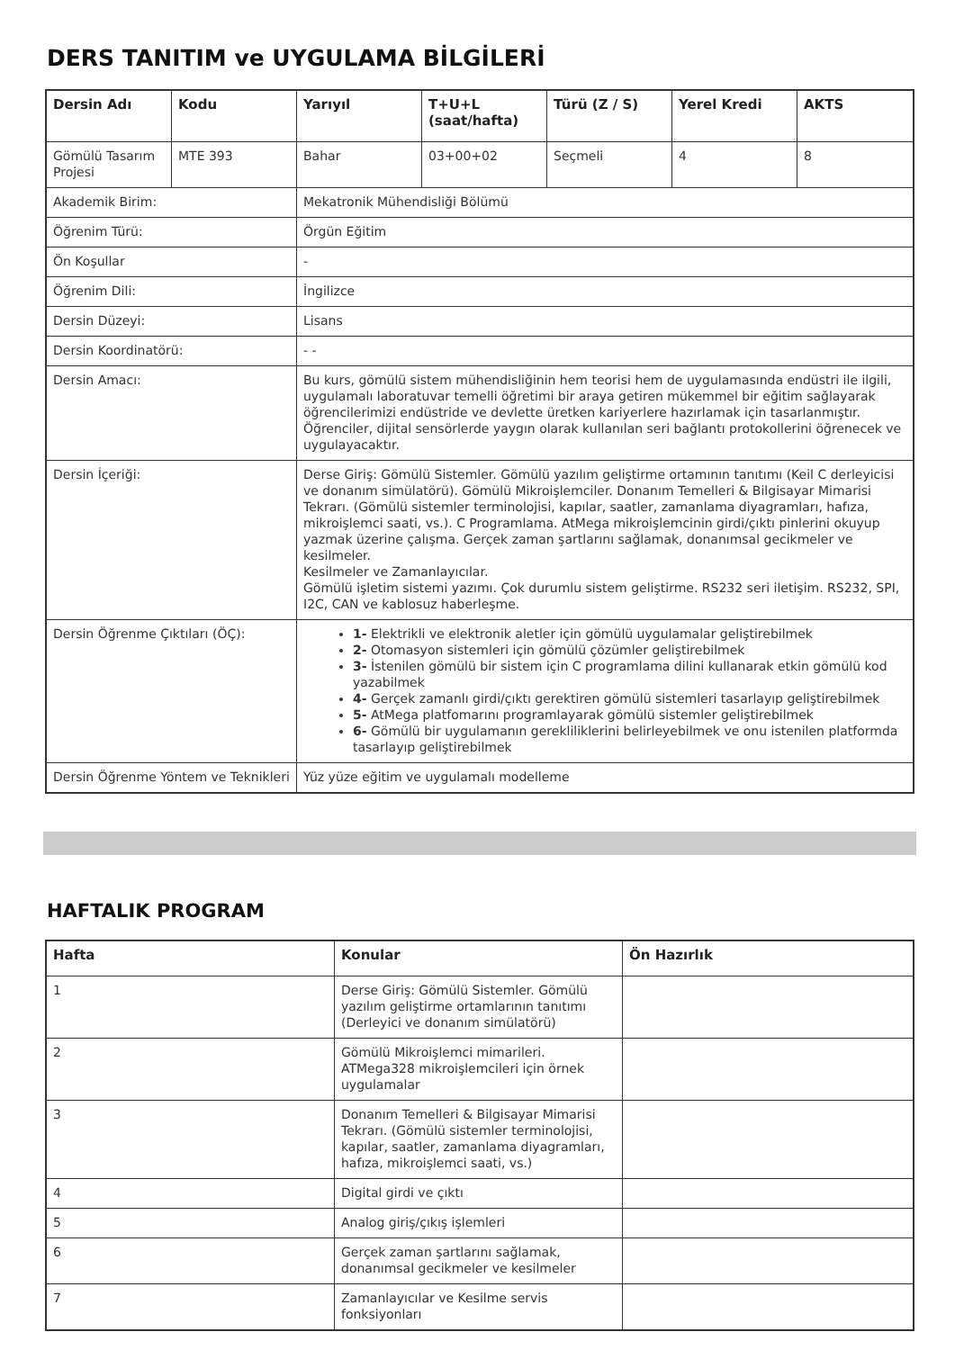DERS TANITIM ve UYGULAMA BİLGİLERİ
| Dersin Adı | Kodu | Yarıyıl | T+U+L (saat/hafta) | Türü (Z / S) | Yerel Kredi | AKTS |
| --- | --- | --- | --- | --- | --- | --- |
| Gömülü Tasarım Projesi | MTE 393 | Bahar | 03+00+02 | Seçmeli | 4 | 8 |
| Akademik Birim: | | Mekatronik Mühendisliği Bölümü | | | | |
| Öğrenim Türü: | | Örgün Eğitim | | | | |
| Ön Koşullar | | - | | | | |
| Öğrenim Dili: | | İngilizce | | | | |
| Dersin Düzeyi: | | Lisans | | | | |
| Dersin Koordinatörü: | | - - | | | | |
| Dersin Amacı: | | Bu kurs, gömülü sistem mühendisliğinin hem teorisi hem de uygulamasında endüstri ile ilgili, uygulamalı laboratuvar temelli öğretimi bir araya getiren mükemmel bir eğitim sağlayarak öğrencilerimizi endüstride ve devlette üretken kariyerlere hazırlamak için tasarlanmıştır. Öğrenciler, dijital sensörlerde yaygın olarak kullanılan seri bağlantı protokollerini öğrenecek ve uygulayacaktır. | | | | |
| Dersin İçeriği: | | Derse Giriş: Gömülü Sistemler. Gömülü yazılım geliştirme ortamının tanıtımı (Keil C derleyicisi ve donanım simülatörü). Gömülü Mikroişlemciler. Donanım Temelleri & Bilgisayar Mimarisi Tekrarı. (Gömülü sistemler terminolojisi, kapılar, saatler, zamanlama diyagramları, hafıza, mikroişlemci saati, vs.). C Programlama. AtMega mikroişlemcinin girdi/çıktı pinlerini okuyup yazmak üzerine çalışma. Gerçek zaman şartlarını sağlamak, donanımsal gecikmeler ve kesilmeler. Kesilmeler ve Zamanlayıcılar. Gömülü işletim sistemi yazımı. Çok durumlu sistem geliştirme. RS232 seri iletişim. RS232, SPI, I2C, CAN ve kablosuz haberleşme. | | | | |
| Dersin Öğrenme Çıktıları (ÖÇ): | | 1- Elektrikli ve elektronik aletler için gömülü uygulamalar geliştirebilmek 2- Otomasyon sistemleri için gömülü çözümler geliştirebilmek 3- İstenilen gömülü bir sistem için C programlama dilini kullanarak etkin gömülü kod yazabilmek 4- Gerçek zamanlı girdi/çıktı gerektiren gömülü sistemleri tasarlayıp geliştirebilmek 5- AtMega platfomarını programlayarak gömülü sistemler geliştirebilmek 6- Gömülü bir uygulamanın gerekliliklerini belirleyebilmek ve onu istenilen platformda tasarlayıp geliştirebilmek | | | | |
| Dersin Öğrenme Yöntem ve Teknikleri | | Yüz yüze eğitim ve uygulamalı modelleme | | | | |
HAFTALIK PROGRAM
| Hafta | Konular | Ön Hazırlık |
| --- | --- | --- |
| 1 | Derse Giriş: Gömülü Sistemler. Gömülü yazılım geliştirme ortamlarının tanıtımı (Derleyici ve donanım simülatörü) | |
| 2 | Gömülü Mikroişlemci mimarileri. ATMega328 mikroişlemcileri için örnek uygulamalar | |
| 3 | Donanım Temelleri & Bilgisayar Mimarisi Tekrarı. (Gömülü sistemler terminolojisi, kapılar, saatler, zamanlama diyagramları, hafıza, mikroişlemci saati, vs.) | |
| 4 | Digital girdi ve çıktı | |
| 5 | Analog giriş/çıkış işlemleri | |
| 6 | Gerçek zaman şartlarını sağlamak, donanımsal gecikmeler ve kesilmeler | |
| 7 | Zamanlayıcılar ve Kesilme servis fonksiyonları | |